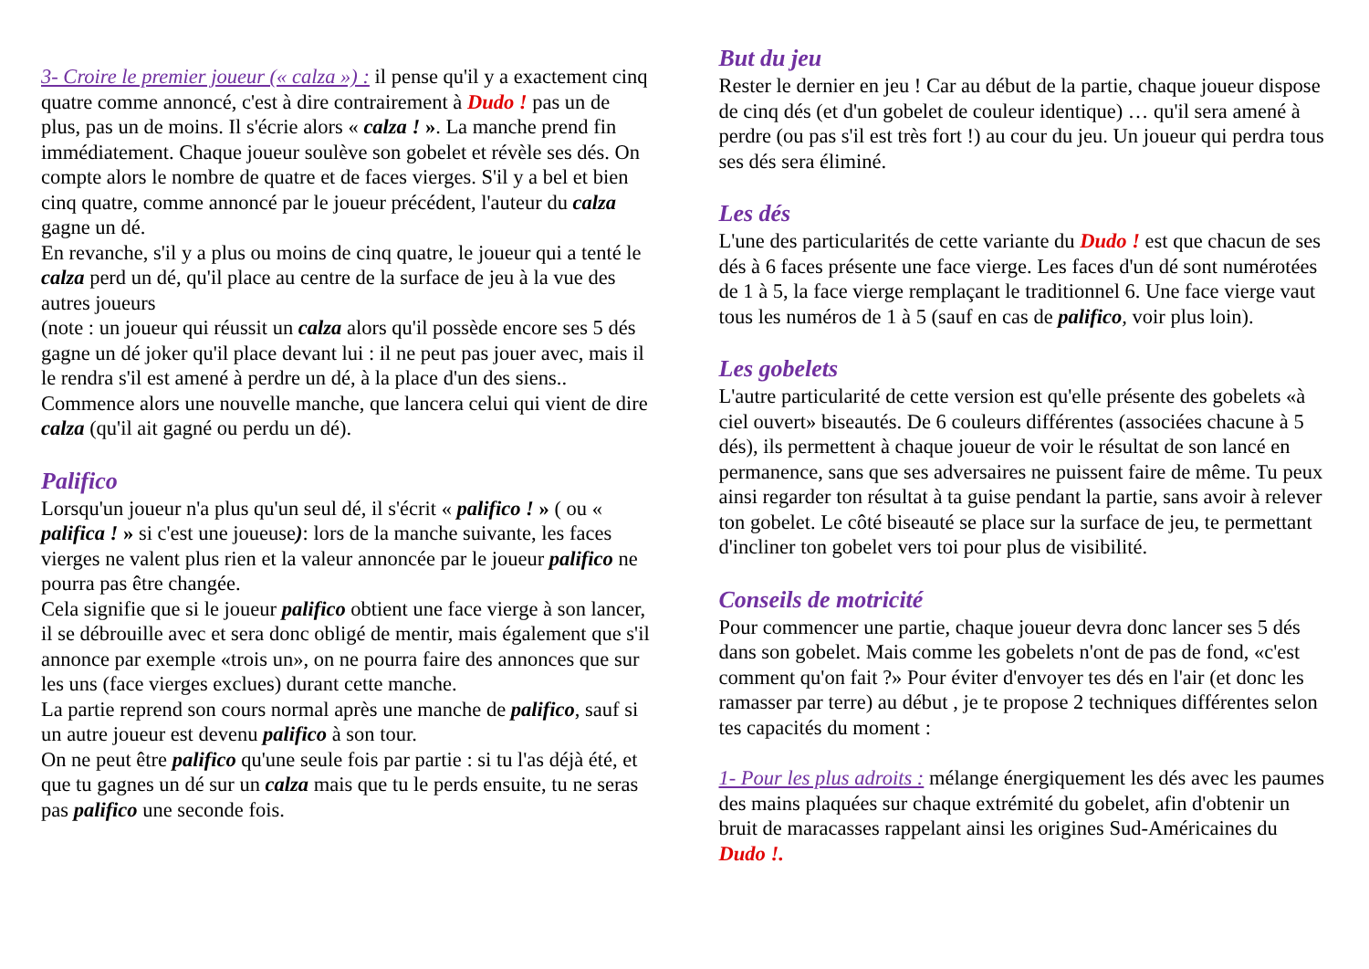3- Croire le premier joueur (« calza ») : il pense qu'il y a exactement cinq quatre comme annoncé, c'est à dire contrairement à Dudo ! pas un de plus, pas un de moins. Il s'écrie alors « calza ! ». La manche prend fin immédiatement. Chaque joueur soulève son gobelet et révèle ses dés. On compte alors le nombre de quatre et de faces vierges. S'il y a bel et bien cinq quatre, comme annoncé par le joueur précédent, l'auteur du calza gagne un dé.
En revanche, s'il y a plus ou moins de cinq quatre, le joueur qui a tenté le calza perd un dé, qu'il place au centre de la surface de jeu à la vue des autres joueurs
(note : un joueur qui réussit un calza alors qu'il possède encore ses 5 dés gagne un dé joker qu'il place devant lui : il ne peut pas jouer avec, mais il le rendra s'il est amené à perdre un dé, à la place d'un des siens..
Commence alors une nouvelle manche, que lancera celui qui vient de dire calza (qu'il ait gagné ou perdu un dé).
Palifico
Lorsqu'un joueur n'a plus qu'un seul dé, il s'écrit « palifico ! » ( ou « palifica ! » si c'est une joueuse): lors de la manche suivante, les faces vierges ne valent plus rien et la valeur annoncée par le joueur palifico ne pourra pas être changée.
Cela signifie que si le joueur palifico obtient une face vierge à son lancer, il se débrouille avec et sera donc obligé de mentir, mais également que s'il annonce par exemple «trois un», on ne pourra faire des annonces que sur les uns (face vierges exclues) durant cette manche.
La partie reprend son cours normal après une manche de palifico, sauf si un autre joueur est devenu palifico à son tour.
On ne peut être palifico qu'une seule fois par partie : si tu l'as déjà été, et que tu gagnes un dé sur un calza mais que tu le perds ensuite, tu ne seras pas palifico une seconde fois.
But du jeu
Rester le dernier en jeu ! Car au début de la partie, chaque joueur dispose de cinq dés (et d'un gobelet de couleur identique) … qu'il sera amené à perdre (ou pas s'il est très fort !) au cour du jeu. Un joueur qui perdra tous ses dés sera éliminé.
Les dés
L'une des particularités de cette variante du Dudo ! est que chacun de ses dés à 6 faces présente une face vierge. Les faces d'un dé sont numérotées de 1 à 5, la face vierge remplaçant le traditionnel 6. Une face vierge vaut tous les numéros de 1 à 5 (sauf en cas de palifico, voir plus loin).
Les gobelets
L'autre particularité de cette version est qu'elle présente des gobelets «à ciel ouvert» biseautés. De 6 couleurs différentes (associées chacune à 5 dés), ils permettent à chaque joueur de voir le résultat de son lancé en permanence, sans que ses adversaires ne puissent faire de même. Tu peux ainsi regarder ton résultat à ta guise pendant la partie, sans avoir à relever ton gobelet. Le côté biseauté se place sur la surface de jeu, te permettant d'incliner ton gobelet vers toi pour plus de visibilité.
Conseils de motricité
Pour commencer une partie, chaque joueur devra donc lancer ses 5 dés dans son gobelet. Mais comme les gobelets n'ont de pas de fond, «c'est comment qu'on fait ?» Pour éviter d'envoyer tes dés en l'air (et donc les ramasser par terre) au début , je te propose 2 techniques différentes selon tes capacités du moment :
1- Pour les plus adroits : mélange énergiquement les dés avec les paumes des mains plaquées sur chaque extrémité du gobelet, afin d'obtenir un bruit de maracasses rappelant ainsi les origines Sud-Américaines du Dudo !.